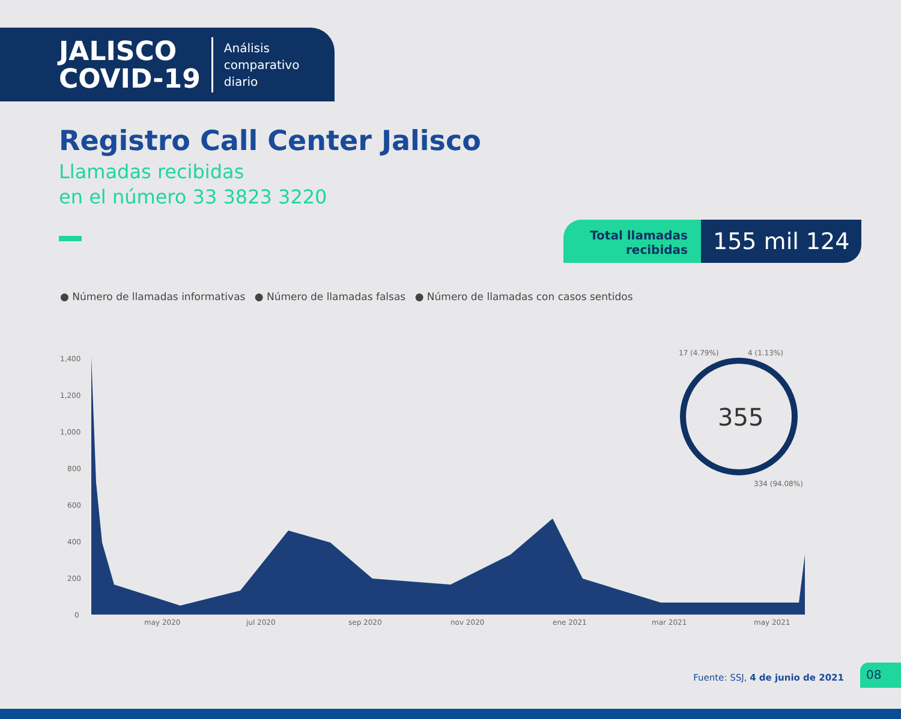JALISCO
COVID-19
Análisis
comparativo
diario
Registro Call Center Jalisco
Llamadas recibidas
en el número 33 3823 3220
Total llamadas recibidas
155 mil 124
● Número de llamadas informativas ● Número de llamadas falsas ● Número de llamadas con casos sentidos
1,400
1,200
1,000
800
600
400
200
0
may 2020
jul 2020
sep 2020
nov 2020
ene 2021
mar 2021
may 2021
355
17 (4.79%)
4 (1.13%)
334 (94.08%)
Fuente: SSJ, 4 de junio de 2021
08